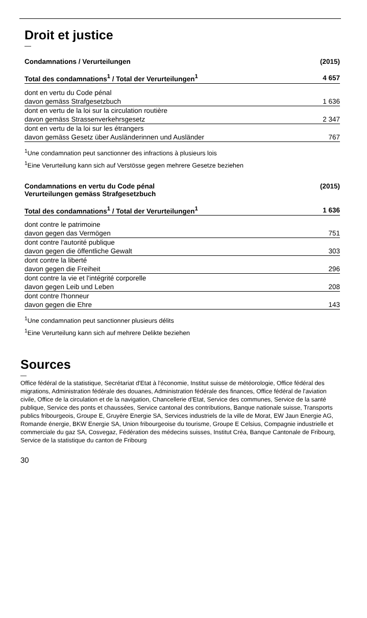Droit et justice
—
| Condamnations / Verurteilungen | (2015) |
| --- | --- |
| Total des condamnations<sup>1</sup> / Total der Verurteilungen<sup>1</sup> | 4 657 |
| dont en vertu du Code pénal | |
| davon gemäss Strafgesetzbuch | 1 636 |
| dont en vertu de la loi sur la circulation routière | |
| davon gemäss Strassenverkehrsgesetz | 2 347 |
| dont en vertu de la loi sur les étrangers | |
| davon gemäss Gesetz über Ausländerinnen und Ausländer | 767 |
<sup>1</sup> Une condamnation peut sanctionner des infractions à plusieurs lois
<sup>1</sup> Eine Verurteilung kann sich auf Verstösse gegen mehrere Gesetze beziehen
| Condamnations en vertu du Code pénal Verurteilungen gemäss Strafgesetzbuch | (2015) |
| --- | --- |
| Total des condamnations<sup>1</sup> / Total der Verurteilungen<sup>1</sup> | 1 636 |
| dont contre le patrimoine | |
| davon gegen das Vermögen | 751 |
| dont contre l'autorité publique | |
| davon gegen die öffentliche Gewalt | 303 |
| dont contre la liberté | |
| davon gegen die Freiheit | 296 |
| dont contre la vie et l'intégrité corporelle | |
| davon gegen Leib und Leben | 208 |
| dont contre l'honneur | |
| davon gegen die Ehre | 143 |
<sup>1</sup> Une condamnation peut sanctionner plusieurs délits
<sup>1</sup> Eine Verurteilung kann sich auf mehrere Delikte beziehen
Sources
—
Office fédéral de la statistique, Secrétariat d'Etat à l'économie, Institut suisse de météo­rologie, Office fédéral des migrations, Administration fédérale des douanes, Administra­tion fédérale des finances, Office fédéral de l'aviation civile, Office de la circulation et de la navigation, Chancellerie d'Etat, Service des communes, Service de la santé publique, Service des ponts et chaussées, Service cantonal des contributions, Banque nationale suisse, Transports publics fribourgeois, Groupe E, Gruyère Energie SA, Services indus­triels de la ville de Morat, EW Jaun Energie AG, Romande énergie, BKW Energie SA, Union fribourgeoise du tourisme, Groupe E Celsius, Compagnie industrielle et commer­ciale du gaz SA, Cosvegaz, Fédération des médecins suisses, Institut Créa, Banque Cantonale de Fribourg, Service de la statistique du canton de Fribourg
30